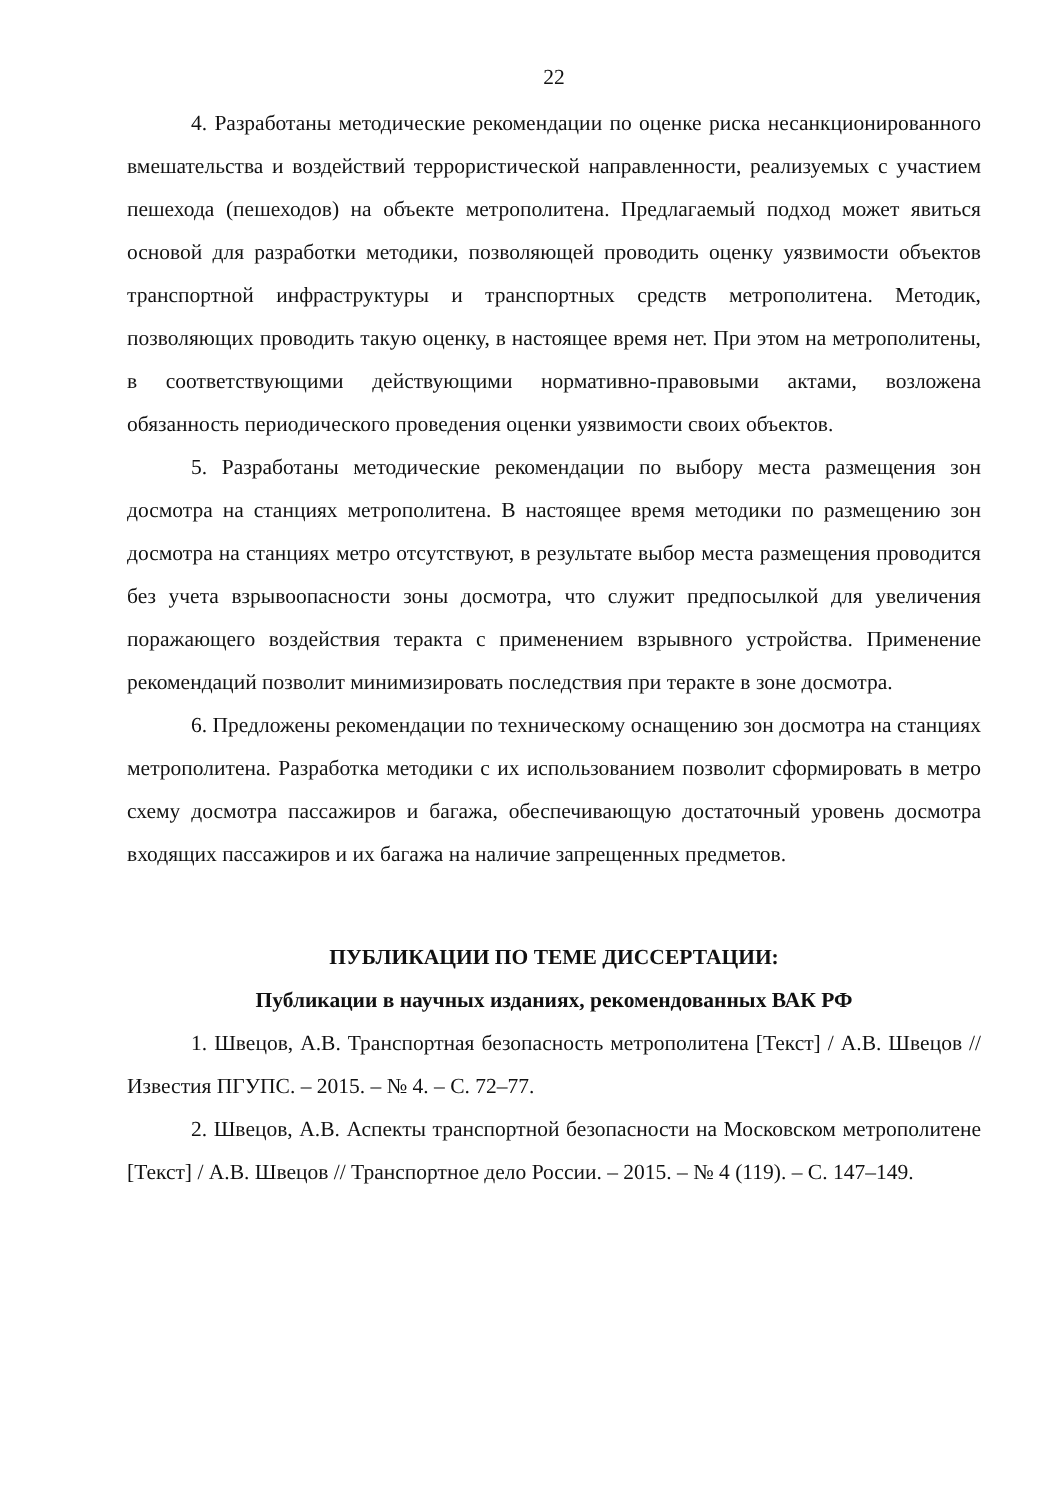22
4. Разработаны методические рекомендации по оценке риска несанкционированного вмешательства и воздействий террористической направленности, реализуемых с участием пешехода (пешеходов) на объекте метрополитена. Предлагаемый подход может явиться основой для разработки методики, позволяющей проводить оценку уязвимости объектов транспортной инфраструктуры и транспортных средств метрополитена. Методик, позволяющих проводить такую оценку, в настоящее время нет. При этом на метрополитены, в соответствующими действующими нормативно-правовыми актами, возложена обязанность периодического проведения оценки уязвимости своих объектов.
5. Разработаны методические рекомендации по выбору места размещения зон досмотра на станциях метрополитена. В настоящее время методики по размещению зон досмотра на станциях метро отсутствуют, в результате выбор места размещения проводится без учета взрывоопасности зоны досмотра, что служит предпосылкой для увеличения поражающего воздействия теракта с применением взрывного устройства. Применение рекомендаций позволит минимизировать последствия при теракте в зоне досмотра.
6. Предложены рекомендации по техническому оснащению зон досмотра на станциях метрополитена. Разработка методики с их использованием позволит сформировать в метро схему досмотра пассажиров и багажа, обеспечивающую достаточный уровень досмотра входящих пассажиров и их багажа на наличие запрещенных предметов.
ПУБЛИКАЦИИ ПО ТЕМЕ ДИССЕРТАЦИИ:
Публикации в научных изданиях, рекомендованных ВАК РФ
1. Швецов, А.В. Транспортная безопасность метрополитена [Текст] / А.В. Швецов // Известия ПГУПС. – 2015. – № 4. – С. 72–77.
2. Швецов, А.В. Аспекты транспортной безопасности на Московском метрополитене [Текст] / А.В. Швецов // Транспортное дело России. – 2015. – № 4 (119). – С. 147–149.